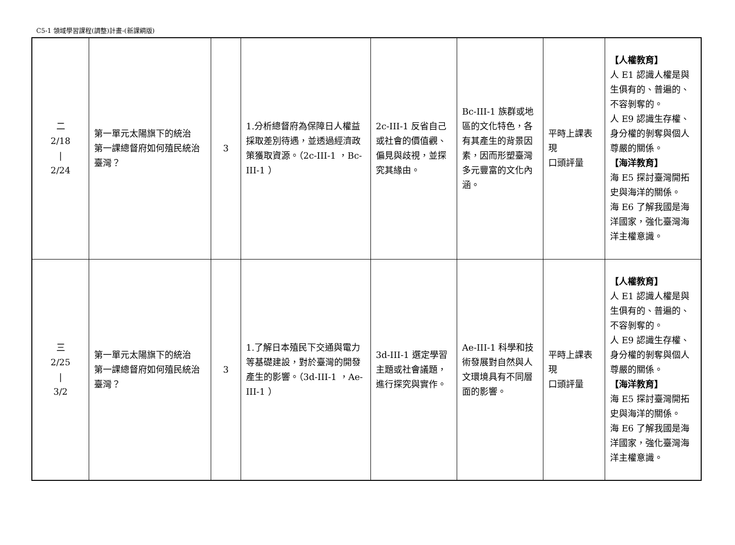C5-1 領域學習課程(調整)計畫-(新課綱版)
| 二 2/18 / 2/24 | 第一單元太陽旗下的統治 第一課總督府如何殖民統治臺灣？ | 3 | 1.分析總督府為保障日人權益採取差別待遇，並透過經濟政策獲取資源。（2c-III-1 ，Bc-III-1 ） | 2c-III-1 反省自己或社會的價值觀、偏見與歧視，並探究其緣由。 | Bc-III-1 族群或地區的文化特色，各有其產生的背景因素，因而形塑臺灣多元豐富的文化內涵。 | 平時上課表現 口頭評量 | 【人權教育】 人 E1 認識人權是與生俱有的、普遍的、不容剝奪的。 人 E9 認識生存權、身分權的剝奪與個人尊嚴的關係。 【海洋教育】 海 E5 探討臺灣開拓史與海洋的關係。 海 E6 了解我國是海洋國家，強化臺灣海洋主權意識。 |
| 三 2/25 / 3/2 | 第一單元太陽旗下的統治 第一課總督府如何殖民統治臺灣？ | 3 | 1.了解日本殖民下交通與電力等基礎建設，對於臺灣的開發產生的影響。（3d-III-1 ，Ae-III-1 ） | 3d-III-1 選定學習主題或社會議題，進行探究與實作。 | Ae-III-1 科學和技術發展對自然與人文環境具有不同層面的影響。 | 平時上課表現 口頭評量 | 【人權教育】 人 E1 認識人權是與生俱有的、普遍的、不容剝奪的。 人 E9 認識生存權、身分權的剝奪與個人尊嚴的關係。 【海洋教育】 海 E5 探討臺灣開拓史與海洋的關係。 海 E6 了解我國是海洋國家，強化臺灣海洋主權意識。 |